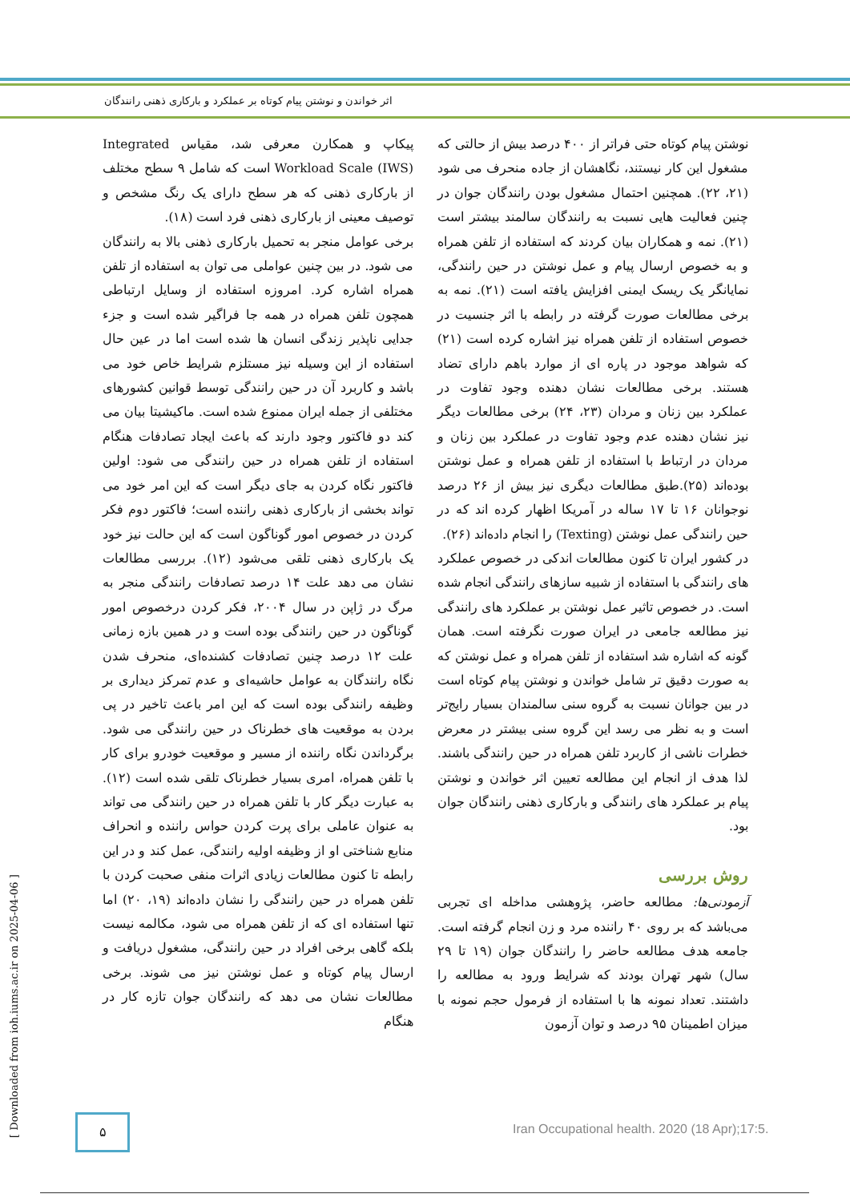اثر خواندن و نوشتن پیام کوتاه بر عملکرد و بارکاری ذهنی رانندگان
پیکاپ و همکارن معرفی شد، مقیاس Integrated Workload Scale (IWS) است که شامل ۹ سطح مختلف از بارکاری ذهنی که هر سطح دارای یک رنگ مشخص و توصیف معینی از بارکاری ذهنی فرد است (۱۸).
برخی عوامل منجر به تحمیل بارکاری ذهنی بالا به رانندگان می شود. در بین چنین عواملی می توان به استفاده از تلفن همراه اشاره کرد. امروزه استفاده از وسایل ارتباطی همچون تلفن همراه در همه جا فراگیر شده است و جزء جدایی ناپذیر زندگی انسان ها شده است اما در عین حال استفاده از این وسیله نیز مستلزم شرایط خاص خود می باشد و کاربرد آن در حین رانندگی توسط قوانین کشورهای مختلفی از جمله ایران ممنوع شده است. ماکیشیتا بیان می کند دو فاکتور وجود دارند که باعث ایجاد تصادفات هنگام استفاده از تلفن همراه در حین رانندگی می شود: اولین فاکتور نگاه کردن به جای دیگر است که این امر خود می تواند بخشی از بارکاری ذهنی راننده است؛ فاکتور دوم فکر کردن در خصوص امور گوناگون است که این حالت نیز خود یک بارکاری ذهنی تلقی می‌شود (۱۲). بررسی مطالعات نشان می دهد علت ۱۴ درصد تصادفات رانندگی منجر به مرگ در ژاپن در سال ۲۰۰۴، فکر کردن درخصوص امور گوناگون در حین رانندگی بوده است و در همین بازه زمانی علت ۱۲ درصد چنین تصادفات کشنده‌ای، منحرف شدن نگاه رانندگان به عوامل حاشیه‌ای و عدم تمرکز دیداری بر وظیفه رانندگی بوده است که این امر باعث تاخیر در پی بردن به موقعیت های خطرناک در حین رانندگی می شود. برگرداندن نگاه راننده از مسیر و موقعیت خودرو برای کار با تلفن همراه، امری بسیار خطرناک تلقی شده است (۱۲). به عبارت دیگر کار با تلفن همراه در حین رانندگی می تواند به عنوان عاملی برای پرت کردن حواس راننده و انحراف منابع شناختی او از وظیفه اولیه رانندگی، عمل کند و در این رابطه تا کنون مطالعات زیادی اثرات منفی صحبت کردن با تلفن همراه در حین رانندگی را نشان داده‌اند (۱۹، ۲۰) اما تنها استفاده ای که از تلفن همراه می شود، مکالمه نیست بلکه گاهی برخی افراد در حین رانندگی، مشغول دریافت و ارسال پیام کوتاه و عمل نوشتن نیز می شوند. برخی مطالعات نشان می دهد که رانندگان جوان تازه کار در هنگام
نوشتن پیام کوتاه حتی فراتر از ۴۰۰ درصد بیش از حالتی که مشغول این کار نیستند، نگاهشان از جاده منحرف می شود (۲۱، ۲۲). همچنین احتمال مشغول بودن رانندگان جوان در چنین فعالیت هایی نسبت به رانندگان سالمند بیشتر است (۲۱). نمه و همکاران بیان کردند که استفاده از تلفن همراه و به خصوص ارسال پیام و عمل نوشتن در حین رانندگی، نمایانگر یک ریسک ایمنی افزایش یافته است (۲۱). نمه به برخی مطالعات صورت گرفته در رابطه با اثر جنسیت در خصوص استفاده از تلفن همراه نیز اشاره کرده است (۲۱) که شواهد موجود در پاره ای از موارد باهم دارای تضاد هستند. برخی مطالعات نشان دهنده وجود تفاوت در عملکرد بین زنان و مردان (۲۳، ۲۴) برخی مطالعات دیگر نیز نشان دهنده عدم وجود تفاوت در عملکرد بین زنان و مردان در ارتباط با استفاده از تلفن همراه و عمل نوشتن بوده‌اند (۲۵).طبق مطالعات دیگری نیز بیش از ۲۶ درصد نوجوانان ۱۶ تا ۱۷ ساله در آمریکا اظهار کرده اند که در حین رانندگی عمل نوشتن (Texting) را انجام داده‌اند (۲۶).
در کشور ایران تا کنون مطالعات اندکی در خصوص عملکرد های رانندگی با استفاده از شبیه سازهای رانندگی انجام شده است. در خصوص تاثیر عمل نوشتن بر عملکرد های رانندگی نیز مطالعه جامعی در ایران صورت نگرفته است. همان گونه که اشاره شد استفاده از تلفن همراه و عمل نوشتن که به صورت دقیق تر شامل خواندن و نوشتن پیام کوتاه است در بین جوانان نسبت به گروه سنی سالمندان بسیار رایج‌تر است و به نظر می رسد این گروه سنی بیشتر در معرض خطرات ناشی از کاربرد تلفن همراه در حین رانندگی باشند. لذا هدف از انجام این مطالعه تعیین اثر خواندن و نوشتن پیام بر عملکرد های رانندگی و بارکاری ذهنی رانندگان جوان بود.
روش بررسی
آزمودنی‌ها: مطالعه حاضر، پژوهشی مداخله ای تجربی می‌باشد که بر روی ۴۰ راننده مرد و زن انجام گرفته است. جامعه هدف مطالعه حاضر را رانندگان جوان (۱۹ تا ۲۹ سال) شهر تهران بودند که شرایط ورود به مطالعه را داشتند. تعداد نمونه ها با استفاده از فرمول حجم نمونه با میزان اطمینان ۹۵ درصد و توان آزمون
[ Downloaded from ioh.iums.ac.ir on 2025-04-06 ]
۵
Iran Occupational health. 2020 (18 Apr);17:5.